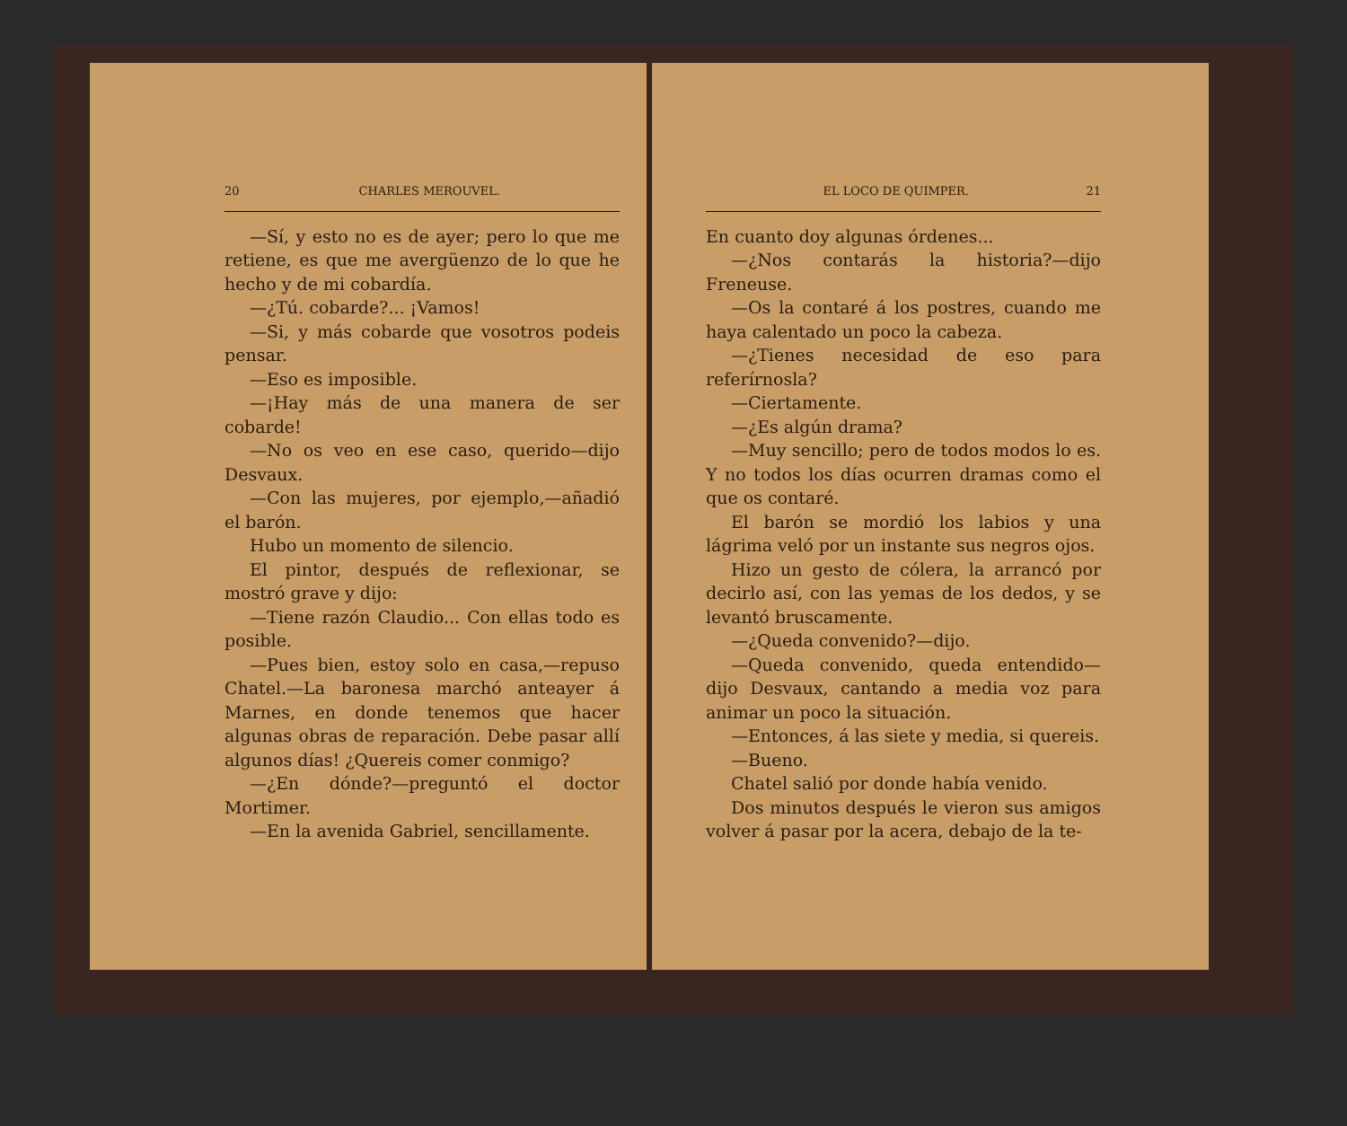20 CHARLES MEROUVEL.
—Sí, y esto no es de ayer; pero lo que me retiene, es que me avergüenzo de lo que he hecho y de mi cobardía.
—¿Tú. cobarde?... ¡Vamos!
—Si, y más cobarde que vosotros podeis pensar.
—Eso es imposible.
—¡Hay más de una manera de ser cobarde!
—No os veo en ese caso, querido—dijo Desvaux.
—Con las mujeres, por ejemplo,—añadió el barón.
Hubo un momento de silencio.
El pintor, después de reflexionar, se mostró grave y dijo:
—Tiene razón Claudio... Con ellas todo es posible.
—Pues bien, estoy solo en casa,—repuso Chatel.—La baronesa marchó anteayer á Marnes, en donde tenemos que hacer algunas obras de reparación. Debe pasar allí algunos días! ¿Quereis comer conmigo?
—¿En dónde?—preguntó el doctor Mortimer.
—En la avenida Gabriel, sencillamente.
EL LOCO DE QUIMPER. 21
En cuanto doy algunas órdenes...
—¿Nos contarás la historia?—dijo Freneuse.
—Os la contaré á los postres, cuando me haya calentado un poco la cabeza.
—¿Tienes necesidad de eso para referírnosla?
—Ciertamente.
—¿Es algún drama?
—Muy sencillo; pero de todos modos lo es. Y no todos los días ocurren dramas como el que os contaré.
El barón se mordió los labios y una lágrima veló por un instante sus negros ojos.
Hizo un gesto de cólera, la arrancó por decirlo así, con las yemas de los dedos, y se levantó bruscamente.
—¿Queda convenido?—dijo.
—Queda convenido, queda entendido—dijo Desvaux, cantando a media voz para animar un poco la situación.
—Entonces, á las siete y media, si quereis.
—Bueno.
Chatel salió por donde había venido.
Dos minutos después le vieron sus amigos volver á pasar por la acera, debajo de la te-